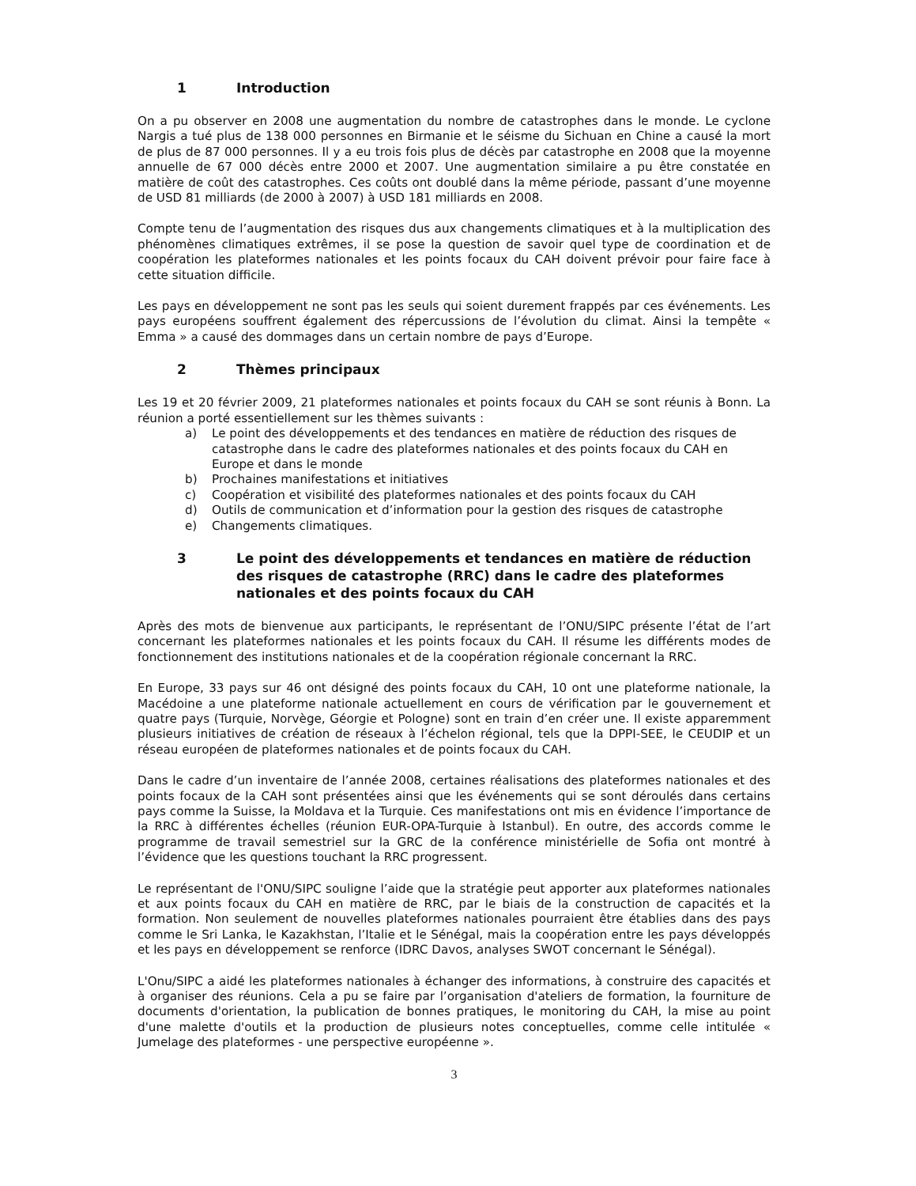1 Introduction
On a pu observer en 2008 une augmentation du nombre de catastrophes dans le monde. Le cyclone Nargis a tué plus de 138 000 personnes en Birmanie et le séisme du Sichuan en Chine a causé la mort de plus de 87 000 personnes. Il y a eu trois fois plus de décès par catastrophe en 2008 que la moyenne annuelle de 67 000 décès entre 2000 et 2007. Une augmentation similaire a pu être constatée en matière de coût des catastrophes. Ces coûts ont doublé dans la même période, passant d’une moyenne de USD 81 milliards (de 2000 à 2007) à USD 181 milliards en 2008.
Compte tenu de l’augmentation des risques dus aux changements climatiques et à la multiplication des phénomènes climatiques extrêmes, il se pose la question de savoir quel type de coordination et de coopération les plateformes nationales et les points focaux du CAH doivent prévoir pour faire face à cette situation difficile.
Les pays en développement ne sont pas les seuls qui soient durement frappés par ces événements. Les pays européens souffrent également des répercussions de l’évolution du climat. Ainsi la tempête « Emma » a causé des dommages dans un certain nombre de pays d’Europe.
2 Thèmes principaux
Les 19 et 20 février 2009, 21 plateformes nationales et points focaux du CAH se sont réunis à Bonn. La réunion a porté essentiellement sur les thèmes suivants :
a) Le point des développements et des tendances en matière de réduction des risques de catastrophe dans le cadre des plateformes nationales et des points focaux du CAH en Europe et dans le monde
b) Prochaines manifestations et initiatives
c) Coopération et visibilité des plateformes nationales et des points focaux du CAH
d) Outils de communication et d’information pour la gestion des risques de catastrophe
e) Changements climatiques.
3 Le point des développements et tendances en matière de réduction des risques de catastrophe (RRC) dans le cadre des plateformes nationales et des points focaux du CAH
Après des mots de bienvenue aux participants, le représentant de l’ONU/SIPC présente l’état de l’art concernant les plateformes nationales et les points focaux du CAH. Il résume les différents modes de fonctionnement des institutions nationales et de la coopération régionale concernant la RRC.
En Europe, 33 pays sur 46 ont désigné des points focaux du CAH, 10 ont une plateforme nationale, la Macédoine a une plateforme nationale actuellement en cours de vérification par le gouvernement et quatre pays (Turquie, Norvège, Géorgie et Pologne) sont en train d’en créer une. Il existe apparemment plusieurs initiatives de création de réseaux à l’échelon régional, tels que la DPPI-SEE, le CEUDIP et un réseau européen de plateformes nationales et de points focaux du CAH.
Dans le cadre d’un inventaire de l’année 2008, certaines réalisations des plateformes nationales et des points focaux de la CAH sont présentées ainsi que les événements qui se sont déroulés dans certains pays comme la Suisse, la Moldava et la Turquie. Ces manifestations ont mis en évidence l’importance de la RRC à différentes échelles (réunion EUR-OPA-Turquie à Istanbul). En outre, des accords comme le programme de travail semestriel sur la GRC de la conférence ministérielle de Sofia ont montré à l’évidence que les questions touchant la RRC progressent.
Le représentant de l'ONU/SIPC souligne l’aide que la stratégie peut apporter aux plateformes nationales et aux points focaux du CAH en matière de RRC, par le biais de la construction de capacités et la formation. Non seulement de nouvelles plateformes nationales pourraient être établies dans des pays comme le Sri Lanka, le Kazakhstan, l’Italie et le Sénégal, mais la coopération entre les pays développés et les pays en développement se renforce (IDRC Davos, analyses SWOT concernant le Sénégal).
L'Onu/SIPC a aidé les plateformes nationales à échanger des informations, à construire des capacités et à organiser des réunions. Cela a pu se faire par l’organisation d'ateliers de formation, la fourniture de documents d'orientation, la publication de bonnes pratiques, le monitoring du CAH, la mise au point d'une malette d'outils et la production de plusieurs notes conceptuelles, comme celle intitulée « Jumelage des plateformes - une perspective européenne ».
3